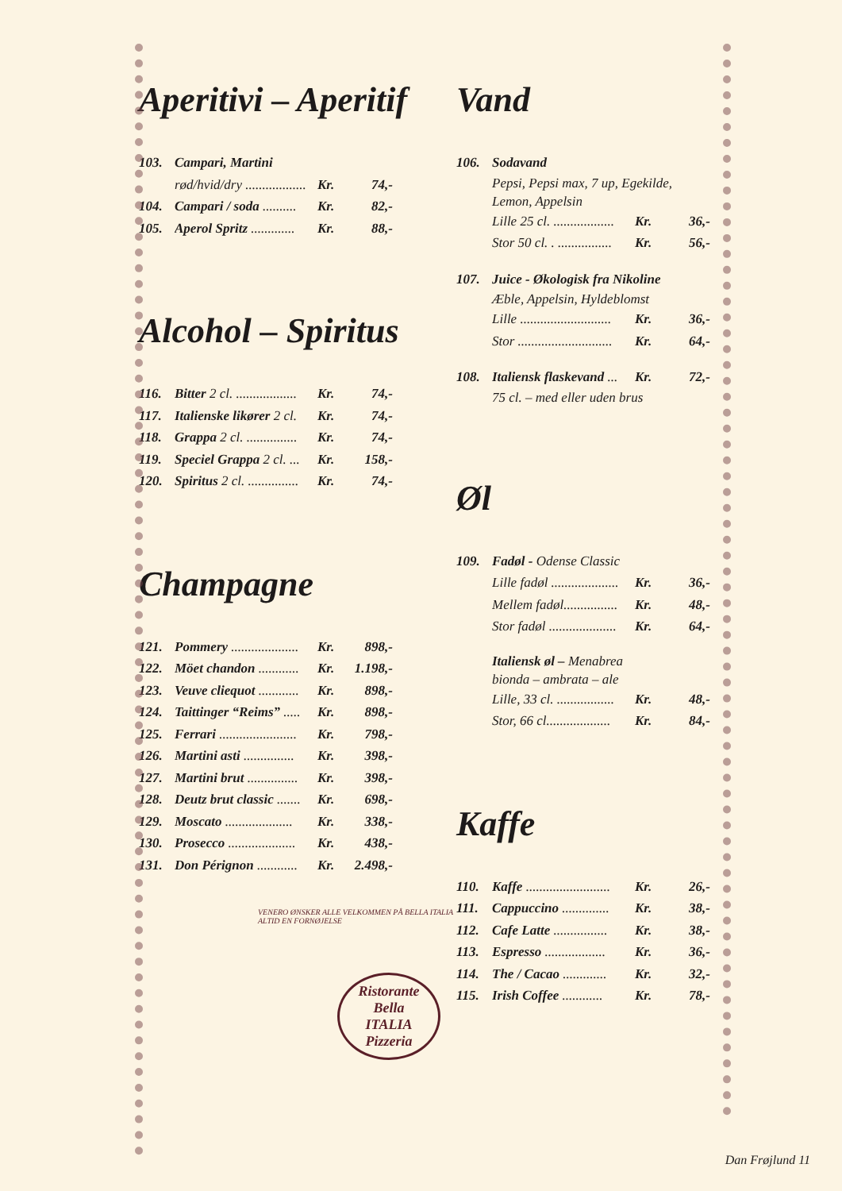Aperitivi – Aperitif
103. Campari, Martini
rød/hvid/dry .................. Kr. 74,-
104. Campari / soda .......... Kr. 82,-
105. Aperol Spritz ............. Kr. 88,-
Alcohol – Spiritus
116. Bitter 2 cl. .................. Kr. 74,-
117. Italienske likører 2 cl. Kr. 74,-
118. Grappa 2 cl. ............... Kr. 74,-
119. Speciel Grappa 2 cl. ... Kr. 158,-
120. Spiritus 2 cl. ............... Kr. 74,-
Champagne
121. Pommery .................... Kr. 898,-
122. Möet chandon ............ Kr. 1.198,-
123. Veuve cliequot ............ Kr. 898,-
124. Taittinger “Reims” ..... Kr. 898,-
125. Ferrari ....................... Kr. 798,-
126. Martini asti ............... Kr. 398,-
127. Martini brut ............... Kr. 398,-
128. Deutz brut classic ....... Kr. 698,-
129. Moscato .................... Kr. 338,-
130. Prosecco .................... Kr. 438,-
131. Don Pérignon ............ Kr. 2.498,-
VENERO ØNSKER ALLE VELKOMMEN PÅ BELLA ITALIA
ALTID EN FORNØJELSE
Ristorante
Bella
ITALIA
Pizzeria
Vand
106. Sodavand
Pepsi, Pepsi max, 7 up, Egekilde,
Lemon, Appelsin
Lille 25 cl. .................. Kr. 36,-
Stor 50 cl. . ................ Kr. 56,-
107. Juice - Økologisk fra Nikoline
Æble, Appelsin, Hyldeblomst
Lille ........................... Kr. 36,-
Stor ............................ Kr. 64,-
108. Italiensk flaskevand ... Kr. 72,-
75 cl. – med eller uden brus
Øl
109. Fadøl - Odense Classic
Lille fadøl .................... Kr. 36,-
Mellem fadøl................ Kr. 48,-
Stor fadøl .................... Kr. 64,-
Italiensk øl – Menabrea
bionda – ambrata – ale
Lille, 33 cl. ................. Kr. 48,-
Stor, 66 cl................... Kr. 84,-
Kaffe
110. Kaffe ......................... Kr. 26,-
111. Cappuccino .............. Kr. 38,-
112. Cafe Latte ................ Kr. 38,-
113. Espresso .................. Kr. 36,-
114. The / Cacao ............. Kr. 32,-
115. Irish Coffee ............ Kr. 78,-
Dan Frøjlund 11